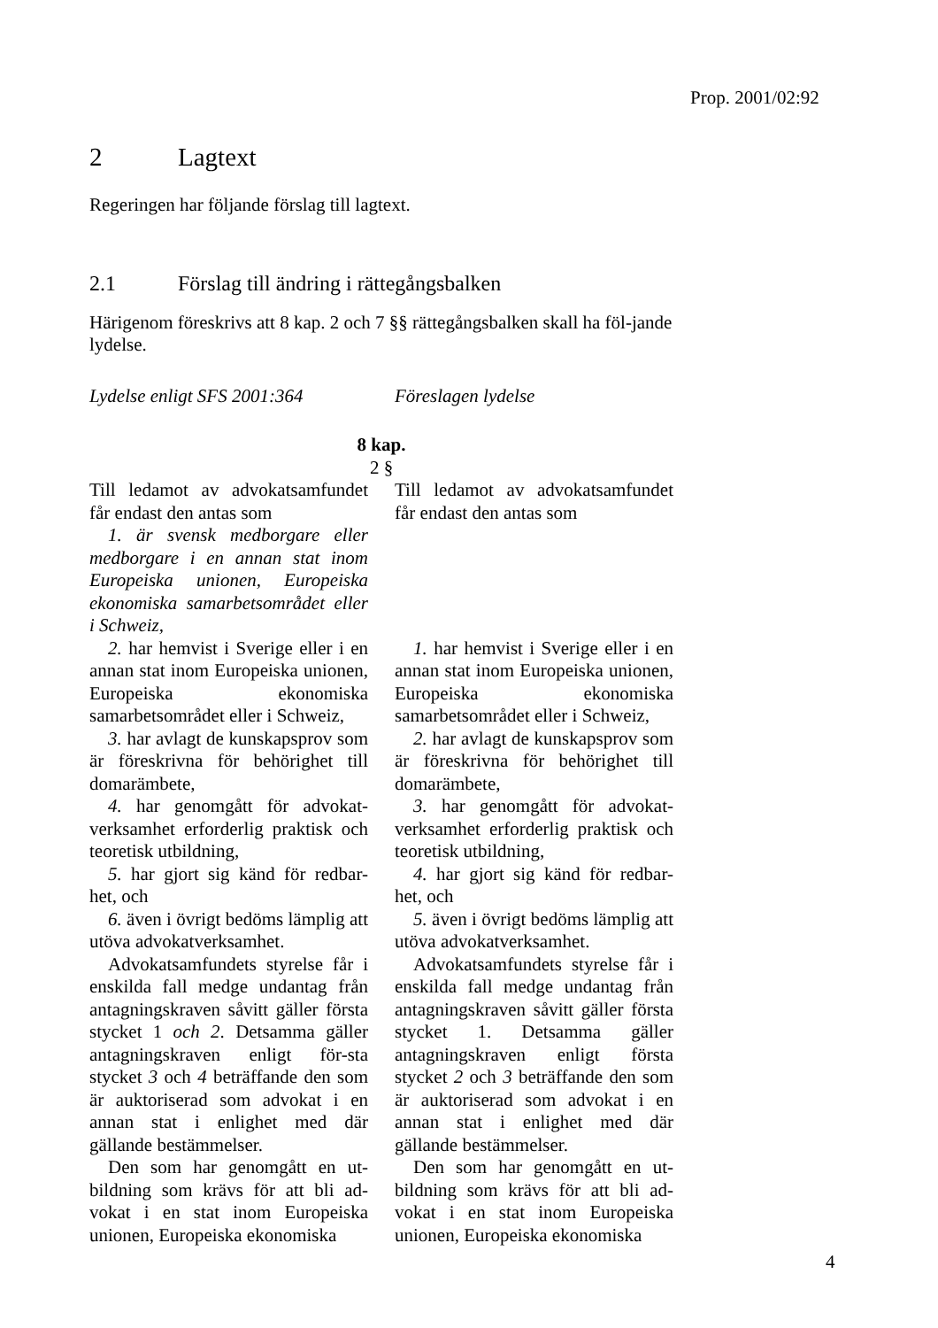Prop. 2001/02:92
2 Lagtext
Regeringen har följande förslag till lagtext.
2.1 Förslag till ändring i rättegångsbalken
Härigenom föreskrivs att 8 kap. 2 och 7 §§ rättegångsbalken skall ha föl-jande lydelse.
| Lydelse enligt SFS 2001:364 | | Föreslagen lydelse |
| 8 kap. 2 § | | |
| Till ledamot av advokatsamfundet får endast den antas som | | Till ledamot av advokatsamfundet får endast den antas som |
| 1. är svensk medborgare eller medborgare i en annan stat inom Europeiska unionen, Europeiska ekonomiska samarbetsområdet eller i Schweiz, | | |
| 2. har hemvist i Sverige eller i en annan stat inom Europeiska unionen, Europeiska ekonomiska samarbetsområdet eller i Schweiz, | | 1. har hemvist i Sverige eller i en annan stat inom Europeiska unionen, Europeiska ekonomiska samarbetsområdet eller i Schweiz, |
| 3. har avlagt de kunskapsprov som är föreskrivna för behörighet till domarämbete, | | 2. har avlagt de kunskapsprov som är föreskrivna för behörighet till domarämbete, |
| 4. har genomgått för advokat-verksamhet erforderlig praktisk och teoretisk utbildning, | | 3. har genomgått för advokat-verksamhet erforderlig praktisk och teoretisk utbildning, |
| 5. har gjort sig känd för redbar-het, och | | 4. har gjort sig känd för redbar-het, och |
| 6. även i övrigt bedöms lämplig att utöva advokatverksamhet. | | 5. även i övrigt bedöms lämplig att utöva advokatverksamhet. |
| Advokatsamfundets styrelse får i enskilda fall medge undantag från antagningskraven såvitt gäller första stycket 1 och 2 . Detsamma gäller antagningskraven enligt för-sta stycket 3 och 4 beträffande den som är auktoriserad som advokat i en annan stat i enlighet med där gällande bestämmelser. | | Advokatsamfundets styrelse får i enskilda fall medge undantag från antagningskraven såvitt gäller första stycket 1. Detsamma gäller antagningskraven enligt första stycket 2 och 3 beträffande den som är auktoriserad som advokat i en annan stat i enlighet med där gällande bestämmelser. |
| Den som har genomgått en ut-bildning som krävs för att bli ad-vokat i en stat inom Europeiska unionen, Europeiska ekonomiska | | Den som har genomgått en ut-bildning som krävs för att bli ad-vokat i en stat inom Europeiska unionen, Europeiska ekonomiska |
4